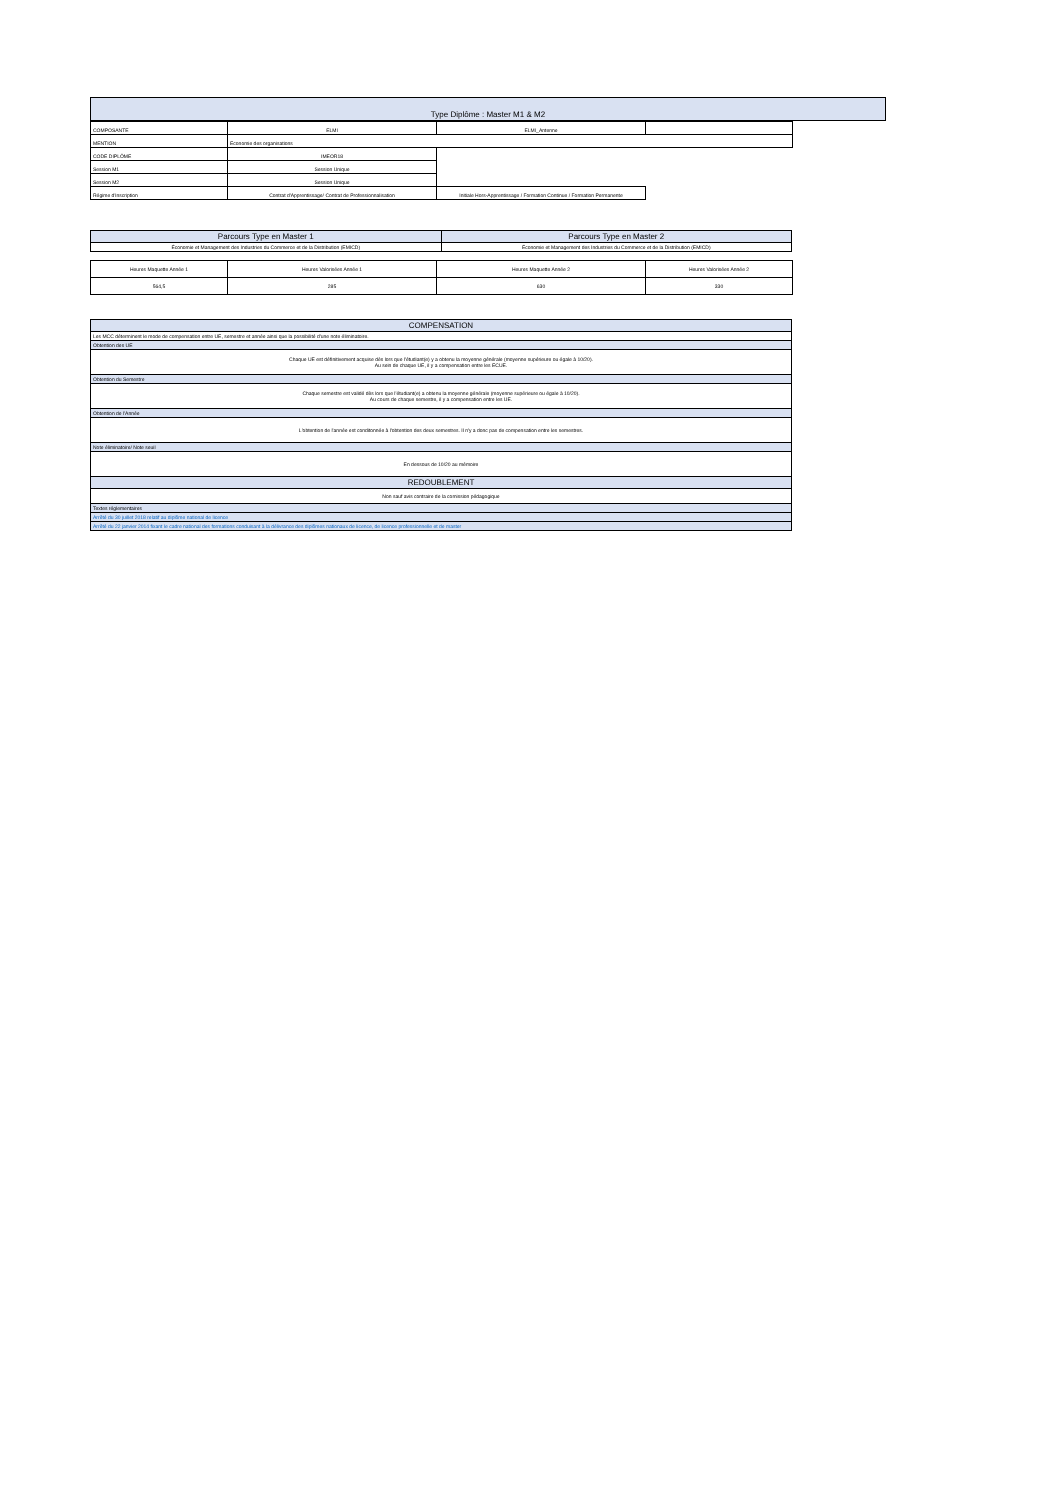| Type Diplôme : Master M1 & M2 |
| --- |
| COMPOSANTE | ELMI | ELMI_Antenne | |
| MENTION | Economie des organisations | | |
| CODE DIPLÔME | IMEOR18 | | |
| Session M1 | Session Unique | | |
| Session M2 | Session Unique | | |
| Régime d'inscription | Contrat d'Apprentissage/ Contrat de Professionnalisation | Initiale Hors-Apprentissage / Formation Continue / Formation Permanente | |
| Parcours Type en Master 1 | Parcours Type en Master 2 |
| --- | --- |
| Économie et Management des Industries du Commerce et de la Distribution (EMICD) | Économie et Management des Industries du Commerce et de la Distribution (EMICD) |
| Heures Maquette Année 1 | Heures Valorisées Année 1 | Heures Maquette Année 2 | Heures Valorisées Année 2 |
| 564,5 | 285 | 630 | 330 |
| COMPENSATION |
| --- |
| Les MCC déterminent le mode de compensation entre UE, semestre et année ainsi que la possibilité d'une note éliminatoire. |
| Obtention des UE |
| Chaque UE est définitivement acquise dès lors que l'étudiant(e) y a obtenu la moyenne générale (moyenne supérieure ou égale à 10/20). Au sein de chaque UE, il y a compensation entre les ECUE. |
| Obtention du Semestre |
| Chaque semestre est validé dès lors que l'étudiant(e) a obtenu la moyenne générale (moyenne supérieure ou égale à 10/20). Au cours de chaque semestre, il y a compensation entre les UE. |
| Obtention de l'Année |
| L'obtention de l'année est conditonnée à l'obtention des deux semestres. Il n'y a donc pas de compensation entre les semestres. |
| Note éliminatoire/ Note seuil |
| En dessous de 10/20 au mémoire |
| REDOUBLEMENT |
| Non sauf avis contraire de la comission pédagogique |
| Textes réglementaires |
| Arrêté du 30 juillet 2018 relatif au diplôme national de licence |
| Arrêté du 22 janvier 2014 fixant le cadre national des formations conduisant à la délivrance des diplômes nationaux de licence, de licence professionnelle et de master |